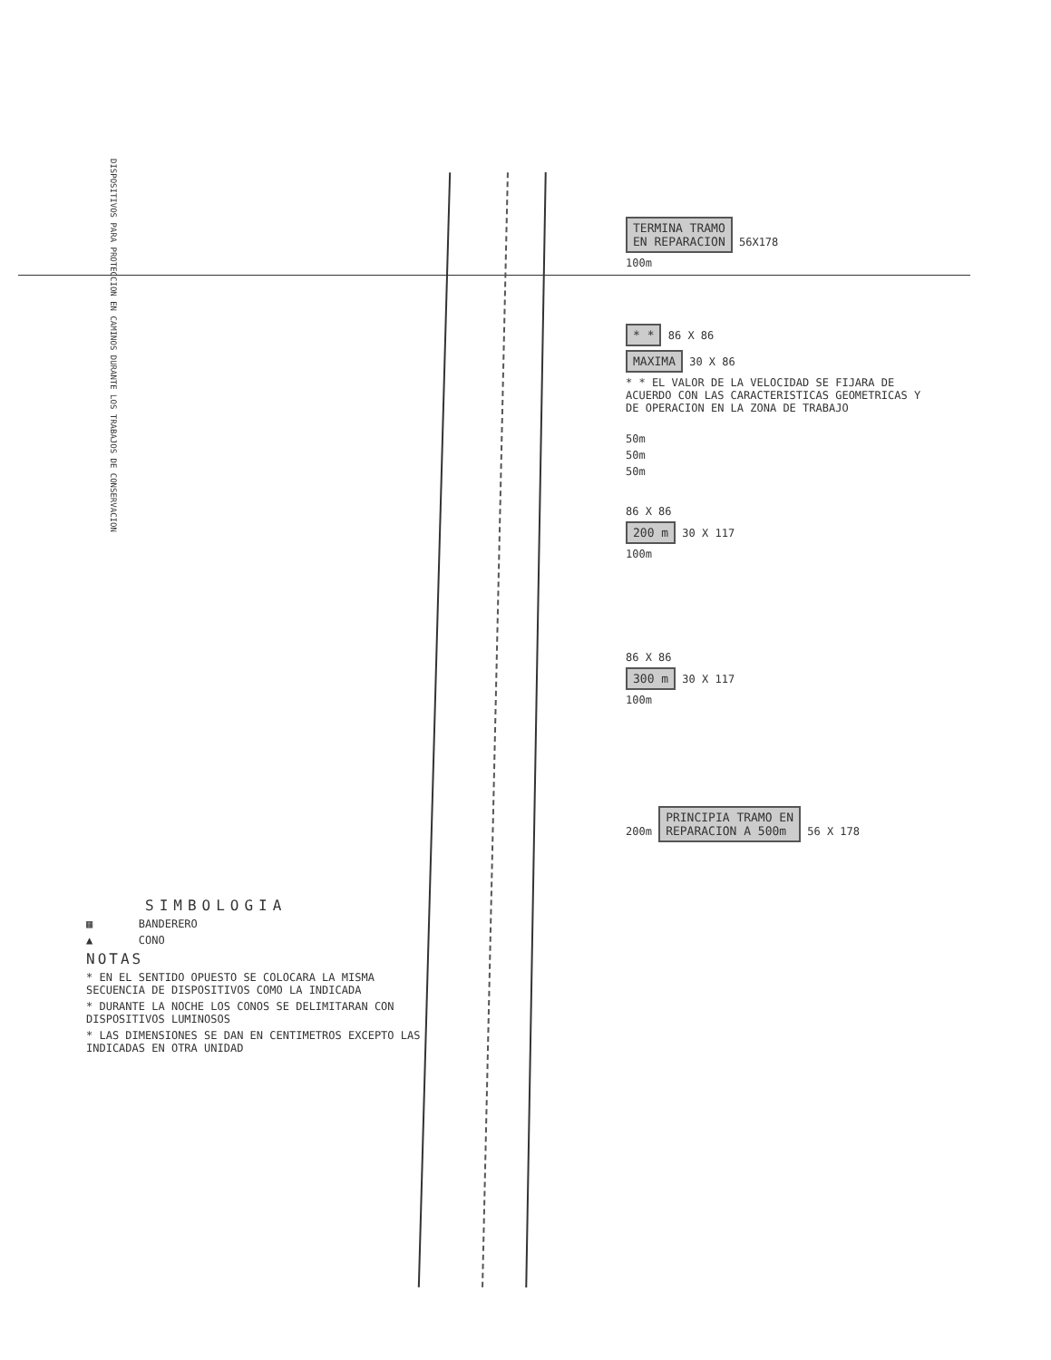DISPOSITIVOS PARA PROTECCION EN CAMINOS DURANTE LOS TRABAJOS DE CONSERVACION
TERMINA TRAMO
EN REPARACION 56X178
100m
* * 86 X 86
MAXIMA 30 X 86
* * EL VALOR DE LA VELOCIDAD SE FIJARA DE ACUERDO CON LAS CARACTERISTICAS GEOMETRICAS Y DE OPERACION EN LA ZONA DE TRABAJO
50m
50m
50m
86 X 86
200 m 30 X 117
100m
86 X 86
300 m 30 X 117
100m
200m PRINCIPIA TRAMO EN
REPARACION A 500m 56 X 178
SIMBOLOGIA
▦ BANDERERO
▲ CONO
NOTAS
* EN EL SENTIDO OPUESTO SE COLOCARA LA MISMA SECUENCIA DE DISPOSITIVOS COMO LA INDICADA
* DURANTE LA NOCHE LOS CONOS SE DELIMITARAN CON DISPOSITIVOS LUMINOSOS
* LAS DIMENSIONES SE DAN EN CENTIMETROS EXCEPTO LAS INDICADAS EN OTRA UNIDAD